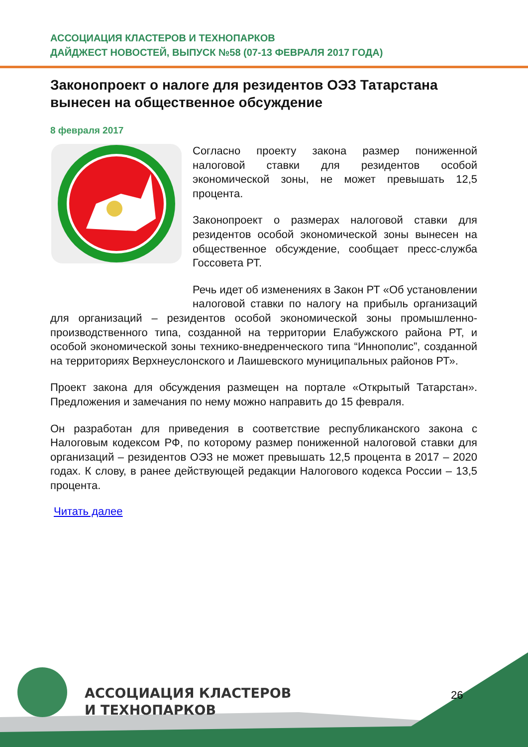АССОЦИАЦИЯ КЛАСТЕРОВ И ТЕХНОПАРКОВ
ДАЙДЖЕСТ НОВОСТЕЙ, ВЫПУСК №58 (07-13 ФЕВРАЛЯ 2017 ГОДА)
Законопроект о налоге для резидентов ОЭЗ Татарстана вынесен на общественное обсуждение
8 февраля 2017
Согласно проекту закона размер пониженной налоговой ставки для резидентов особой экономической зоны, не может превышать 12,5 процента.
Законопроект о размерах налоговой ставки для резидентов особой экономической зоны вынесен на общественное обсуждение, сообщает пресс-служба Госсовета РТ.
Речь идет об изменениях в Закон РТ «Об установлении налоговой ставки по налогу на прибыль организаций для организаций – резидентов особой экономической зоны промышленно-производственного типа, созданной на территории Елабужского района РТ, и особой экономической зоны технико-внедренческого типа “Иннополис”, созданной на территориях Верхнеуслонского и Лаишевского муниципальных районов РТ».
Проект закона для обсуждения размещен на портале «Открытый Татарстан». Предложения и замечания по нему можно направить до 15 февраля.
Он разработан для приведения в соответствие республиканского закона с Налоговым кодексом РФ, по которому размер пониженной налоговой ставки для организаций – резидентов ОЭЗ не может превышать 12,5 процента в 2017 – 2020 годах. К слову, в ранее действующей редакции Налогового кодекса России – 13,5 процента.
Читать далее
АССОЦИАЦИЯ КЛАСТЕРОВ
И ТЕХНОПАРКОВ
26